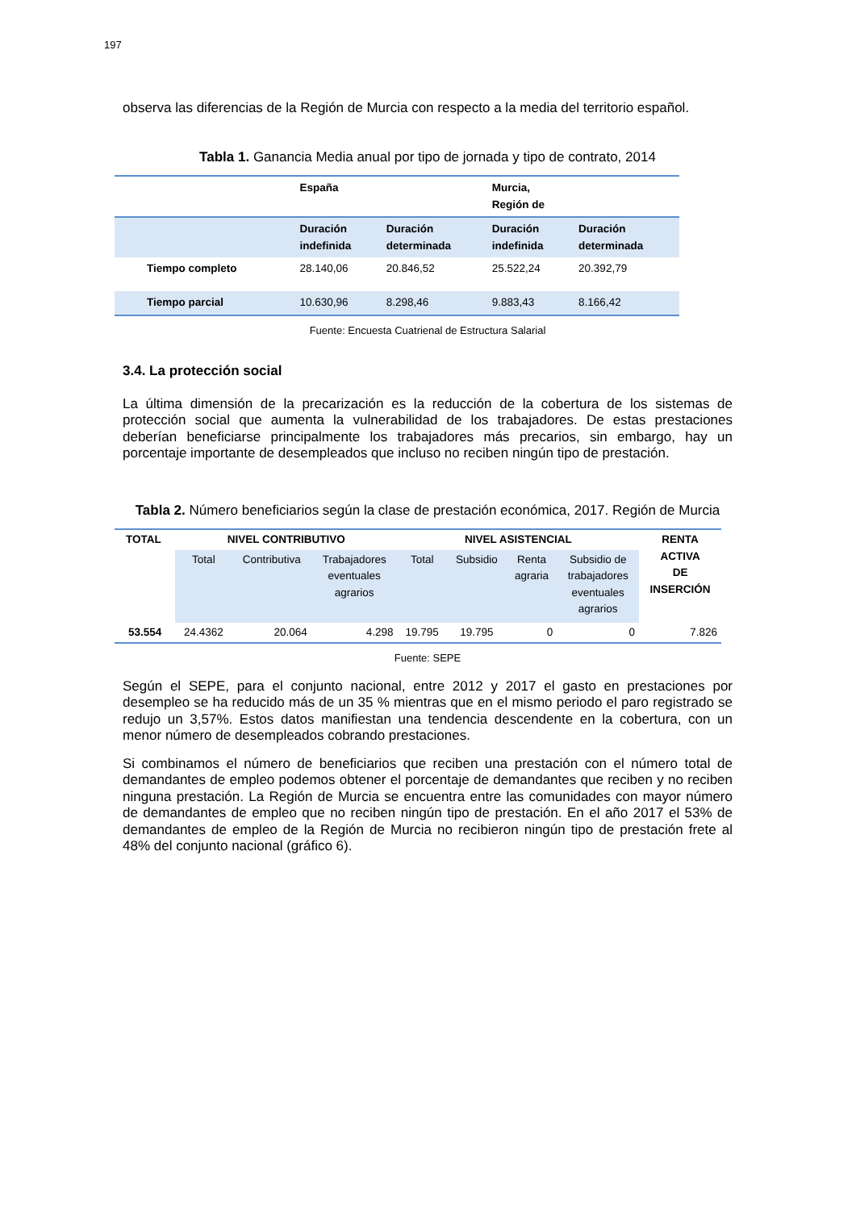197
observa las diferencias de la Región de Murcia con respecto a la media del territorio español.
Tabla 1. Ganancia Media anual por tipo de jornada y tipo de contrato, 2014
| | España | | Murcia, Región de | |
| --- | --- | --- | --- | --- |
| | Duración indefinida | Duración determinada | Duración indefinida | Duración determinada |
| Tiempo completo | 28.140,06 | 20.846,52 | 25.522,24 | 20.392,79 |
| Tiempo parcial | 10.630,96 | 8.298,46 | 9.883,43 | 8.166,42 |
Fuente: Encuesta Cuatrienal de Estructura Salarial
3.4. La protección social
La última dimensión de la precarización es la reducción de la cobertura de los sistemas de protección social que aumenta la vulnerabilidad de los trabajadores. De estas prestaciones deberían beneficiarse principalmente los trabajadores más precarios, sin embargo, hay un porcentaje importante de desempleados que incluso no reciben ningún tipo de prestación.
Tabla 2. Número beneficiarios según la clase de prestación económica, 2017. Región de Murcia
| TOTAL | NIVEL CONTRIBUTIVO | | | NIVEL ASISTENCIAL | | | | RENTA ACTIVA DE INSERCIÓN |
| --- | --- | --- | --- | --- | --- | --- | --- | --- |
| | Total | Contributiva | Trabajadores eventuales agrarios | Total | Subsidio | Renta agraria | Subsidio de trabajadores eventuales agrarios | |
| 53.554 | 24.4362 | 20.064 | 4.298 | 19.795 | 19.795 | 0 | 0 | 7.826 |
Fuente: SEPE
Según el SEPE, para el conjunto nacional, entre 2012 y 2017 el gasto en prestaciones por desempleo se ha reducido más de un 35 % mientras que en el mismo periodo el paro registrado se redujo un 3,57%. Estos datos manifiestan una tendencia descendente en la cobertura, con un menor número de desempleados cobrando prestaciones.
Si combinamos el número de beneficiarios que reciben una prestación con el número total de demandantes de empleo podemos obtener el porcentaje de demandantes que reciben y no reciben ninguna prestación. La Región de Murcia se encuentra entre las comunidades con mayor número de demandantes de empleo que no reciben ningún tipo de prestación. En el año 2017 el 53% de demandantes de empleo de la Región de Murcia no recibieron ningún tipo de prestación frete al 48% del conjunto nacional (gráfico 6).